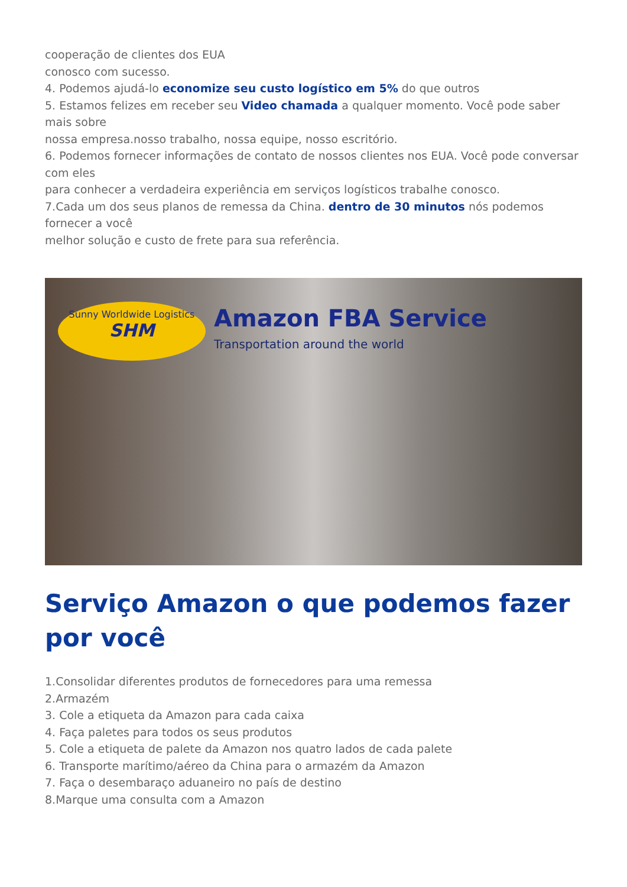cooperação de clientes dos EUA
conosco com sucesso.
4. Podemos ajudá-lo economize seu custo logístico em 5% do que outros
5. Estamos felizes em receber seu Video chamada a qualquer momento. Você pode saber mais sobre
nossa empresa.nosso trabalho, nossa equipe, nosso escritório.
6. Podemos fornecer informações de contato de nossos clientes nos EUA. Você pode conversar com eles
para conhecer a verdadeira experiência em serviços logísticos trabalhe conosco.
7.Cada um dos seus planos de remessa da China. dentro de 30 minutos nós podemos fornecer a você
melhor solução e custo de frete para sua referência.
Sunny Worldwide Logistics
SHM
Amazon FBA Service
Transportation around the world
Serviço Amazon o que podemos fazer por você
1.Consolidar diferentes produtos de fornecedores para uma remessa
2.Armazém
3. Cole a etiqueta da Amazon para cada caixa
4. Faça paletes para todos os seus produtos
5. Cole a etiqueta de palete da Amazon nos quatro lados de cada palete
6. Transporte marítimo/aéreo da China para o armazém da Amazon
7. Faça o desembaraço aduaneiro no país de destino
8.Marque uma consulta com a Amazon